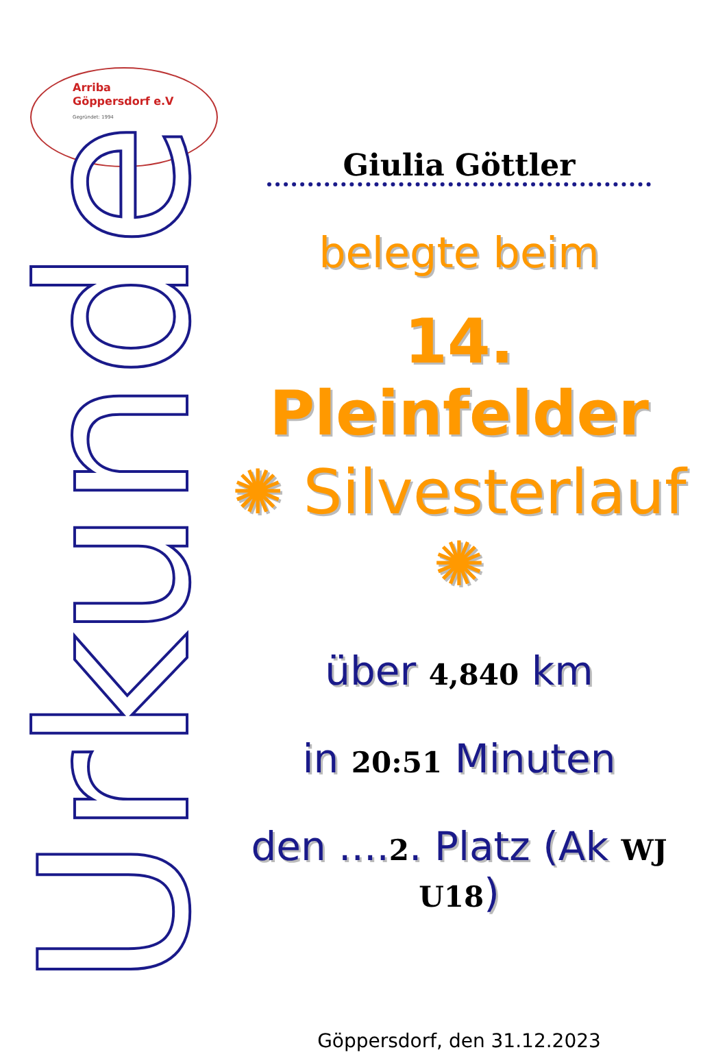Arriba
Göppersdorf e.V
Gegründet: 1994
Urkunde
Giulia Göttler
belegte beim
14. Pleinfelder
✺ Silvesterlauf ✺
über 4,840 km
in 20:51 Minuten
den ....2. Platz (Ak WJ U18)
Göppersdorf, den 31.12.2023